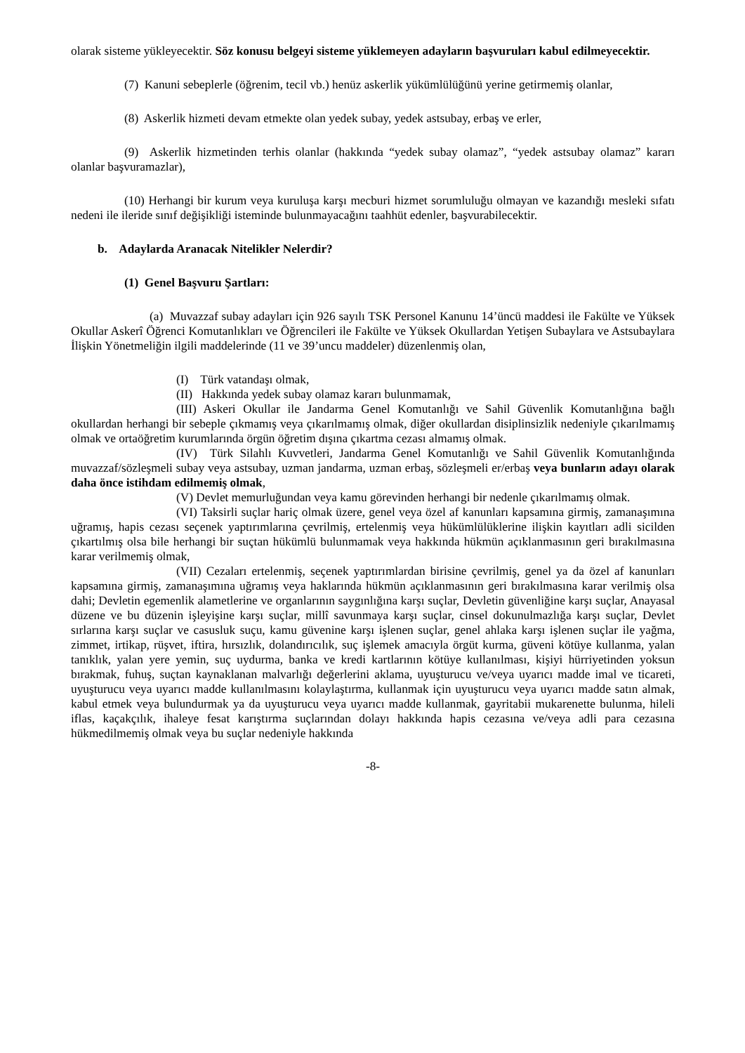olarak sisteme yükleyecektir. Söz konusu belgeyi sisteme yüklemeyen adayların başvuruları kabul edilmeyecektir.
(7) Kanuni sebeplerle (öğrenim, tecil vb.) henüz askerlik yükümlülüğünü yerine getirmemiş olanlar,
(8) Askerlik hizmeti devam etmekte olan yedek subay, yedek astsubay, erbaş ve erler,
(9) Askerlik hizmetinden terhis olanlar (hakkında “yedek subay olamaz”, “yedek astsubay olamaz” kararı olanlar başvuramazlar),
(10) Herhangi bir kurum veya kuruluşa karşı mecburi hizmet sorumluluğu olmayan ve kazandığı mesleki sıfatı nedeni ile ileride sınıf değişikliği isteminde bulunmayacağını taahhüt edenler, başvurabilecektir.
b. Adaylarda Aranacak Nitelikler Nelerdir?
(1) Genel Başvuru Şartları:
(a) Muvazzaf subay adayları için 926 sayılı TSK Personel Kanunu 14’üncü maddesi ile Fakülte ve Yüksek Okullar Askerî Öğrenci Komutanlıkları ve Öğrencileri ile Fakülte ve Yüksek Okullardan Yetişen Subaylara ve Astsubaylara İlişkin Yönetmeliğin ilgili maddelerinde (11 ve 39’uncu maddeler) düzenlenmiş olan,
(I) Türk vatandaşı olmak,
(II) Hakkında yedek subay olamaz kararı bulunmamak,
(III) Askeri Okullar ile Jandarma Genel Komutanlığı ve Sahil Güvenlik Komutanlığına bağlı okullardan herhangi bir sebeple çıkmamış veya çıkarılmamış olmak, diğer okullardan disiplinsizlik nedeniyle çıkarılmamış olmak ve ortaöğretim kurumlarında örgün öğretim dışına çıkartma cezası almamış olmak.
(IV) Türk Silahlı Kuvvetleri, Jandarma Genel Komutanlığı ve Sahil Güvenlik Komutanlığında muvazzaf/sözleşmeli subay veya astsubay, uzman jandarma, uzman erbaş, sözleşmeli er/erbaş veya bunların adayı olarak daha önce istihdam edilmemiş olmak,
(V) Devlet memurluğundan veya kamu görevinden herhangi bir nedenle çıkarılmamış olmak.
(VI) Taksirli suçlar hariç olmak üzere, genel veya özel af kanunları kapsamına girmiş, zamanaşımına uğramış, hapis cezası seçenek yaptırımlarına çevrilmiş, ertelenmiş veya hükümlülüklerine ilişkin kayıtları adli sicilden çıkartılmış olsa bile herhangi bir suçtan hükümlü bulunmamak veya hakkında hükmün açıklanmasının geri bırakılmasına karar verilmemiş olmak,
(VII) Cezaları ertelenmiş, seçenek yaptırımlardan birisine çevrilmiş, genel ya da özel af kanunları kapsamına girmiş, zamanaşımına uğramış veya haklarında hükmün açıklanmasının geri bırakılmasına karar verilmiş olsa dahi; Devletin egemenlik alametlerine ve organlarının saygınlığına karşı suçlar, Devletin güvenliğine karşı suçlar, Anayasal düzene ve bu düzenin işleyişine karşı suçlar, millî savunmaya karşı suçlar, cinsel dokunulmazlığa karşı suçlar, Devlet sırlarına karşı suçlar ve casusluk suçu, kamu güvenine karşı işlenen suçlar, genel ahlaka karşı işlenen suçlar ile yağma, zimmet, irtikap, rüşvet, iftira, hırsızlık, dolandırıcılık, suç işlemek amacıyla örgüt kurma, güveni kötüye kullanma, yalan tanıklık, yalan yere yemin, suç uydurma, banka ve kredi kartlarının kötüye kullanılması, kişiyi hürriyetinden yoksun bırakmak, fuhuş, suçtan kaynaklanan malvarlığı değerlerini aklama, uyuşturucu ve/veya uyarıcı madde imal ve ticareti, uyuşturucu veya uyarıcı madde kullanılmasını kolaylaştırma, kullanmak için uyuşturucu veya uyarıcı madde satın almak, kabul etmek veya bulundurmak ya da uyuşturucu veya uyarıcı madde kullanmak, gayritabii mukarenette bulunma, hileli iflas, kaçakçılık, ihaleye fesat karıştırma suçlarından dolayı hakkında hapis cezasına ve/veya adli para cezasına hükmedilmemiş olmak veya bu suçlar nedeniyle hakkında
-8-